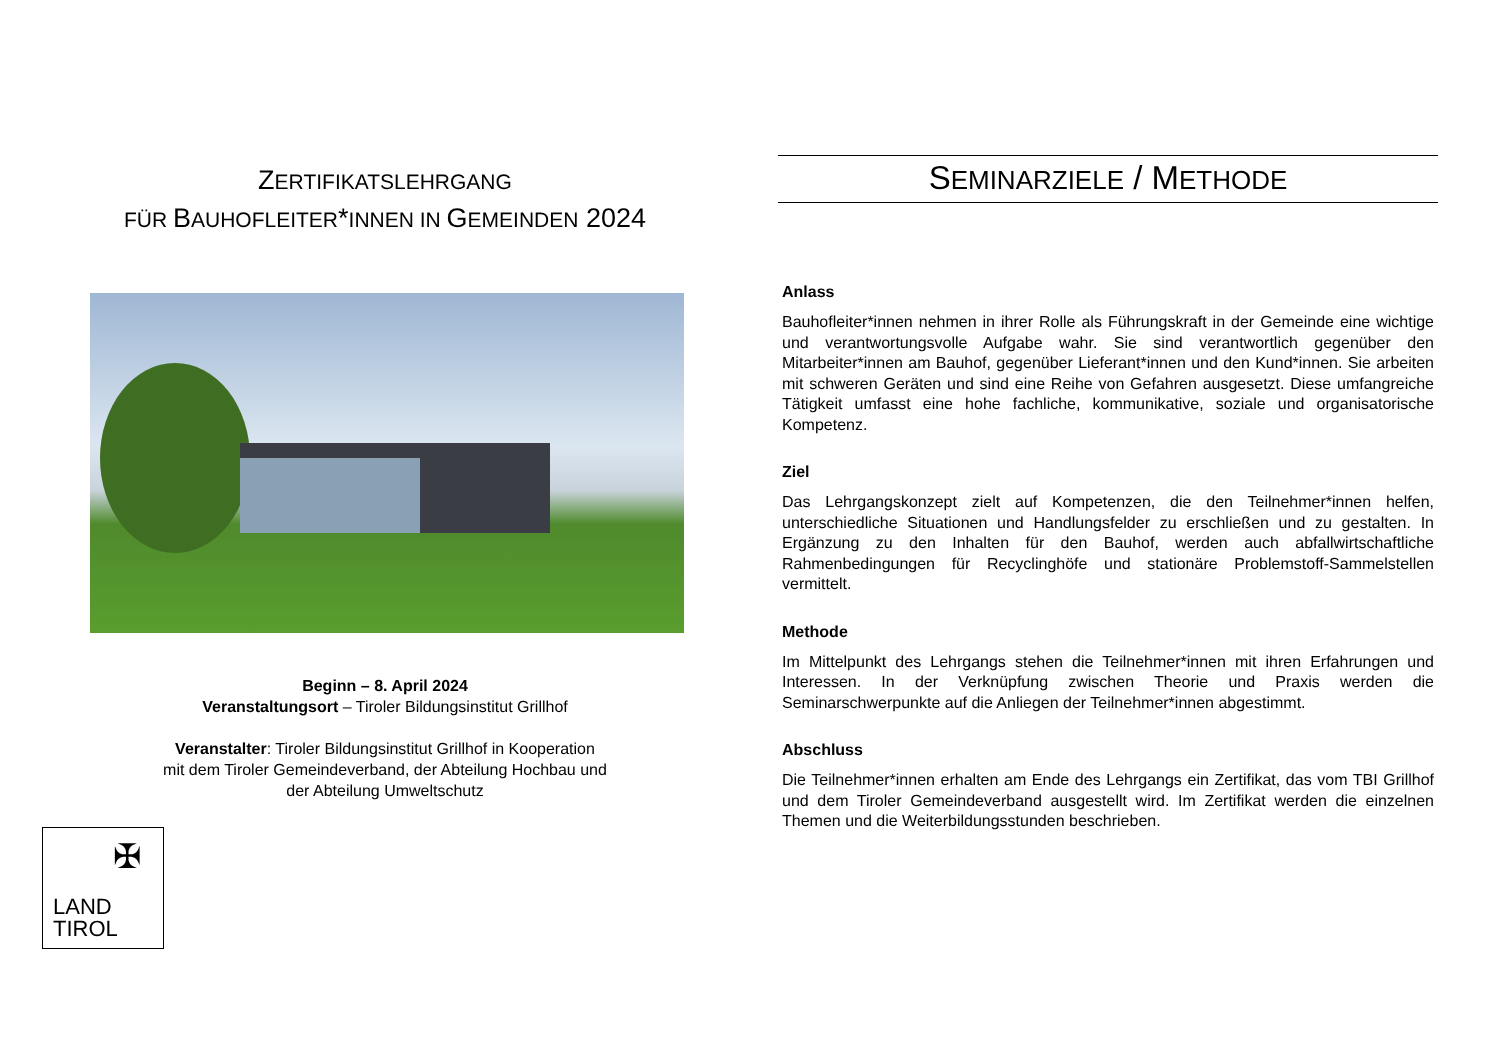ZERTIFIKATSLEHRGANG
FÜR BAUHOFLEITER*INNEN IN GEMEINDEN 2024
Beginn – 8. April 2024
Veranstaltungsort – Tiroler Bildungsinstitut Grillhof
Veranstalter: Tiroler Bildungsinstitut Grillhof in Kooperation
mit dem Tiroler Gemeindeverband, der Abteilung Hochbau und
der Abteilung Umweltschutz
✠
LAND
TIROL
SEMINARZIELE / METHODE
Anlass
Bauhofleiter*innen nehmen in ihrer Rolle als Führungskraft in der Gemeinde eine wichtige und verantwortungsvolle Aufgabe wahr. Sie sind verantwortlich gegenüber den Mitarbeiter*innen am Bauhof, gegenüber Lieferant*innen und den Kund*innen. Sie arbeiten mit schweren Geräten und sind eine Reihe von Gefahren ausgesetzt. Diese umfangreiche Tätigkeit umfasst eine hohe fachliche, kommunikative, soziale und organisatorische Kompetenz.
Ziel
Das Lehrgangskonzept zielt auf Kompetenzen, die den Teilnehmer*innen helfen, unterschiedliche Situationen und Handlungsfelder zu erschließen und zu gestalten. In Ergänzung zu den Inhalten für den Bauhof, werden auch abfallwirtschaftliche Rahmenbedingungen für Recyclinghöfe und stationäre Problemstoff-Sammelstellen vermittelt.
Methode
Im Mittelpunkt des Lehrgangs stehen die Teilnehmer*innen mit ihren Erfahrungen und Interessen. In der Verknüpfung zwischen Theorie und Praxis werden die Seminarschwerpunkte auf die Anliegen der Teilnehmer*innen abgestimmt.
Abschluss
Die Teilnehmer*innen erhalten am Ende des Lehrgangs ein Zertifikat, das vom TBI Grillhof und dem Tiroler Gemeindeverband ausgestellt wird. Im Zertifikat werden die einzelnen Themen und die Weiterbildungsstunden beschrieben.